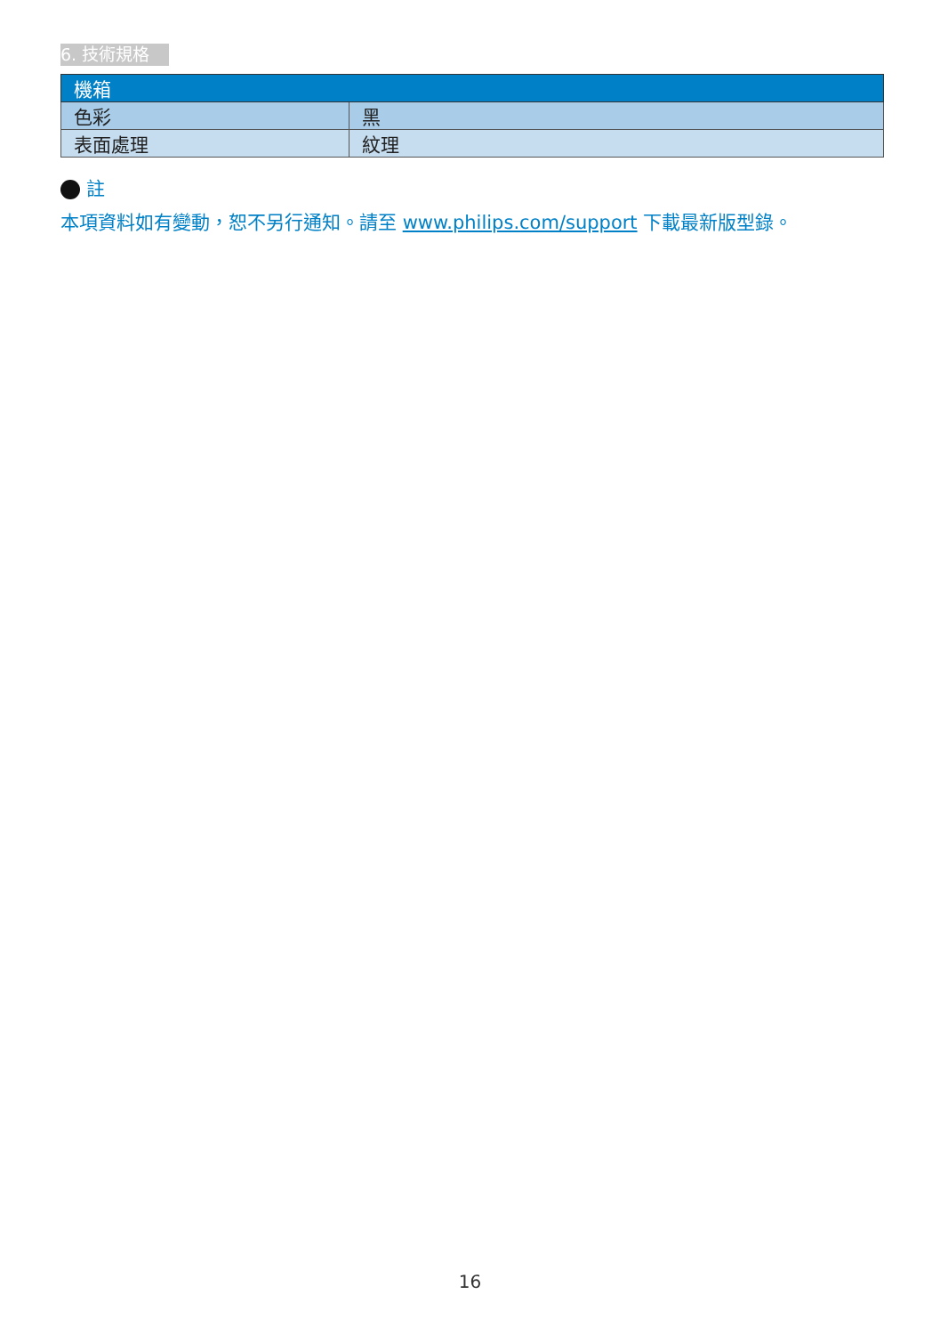6. 技術規格
| 機箱 | |
| --- | --- |
| 色彩 | 黑 |
| 表面處理 | 紋理 |
註
本項資料如有變動，恕不另行通知。請至 www.philips.com/support 下載最新版型錄。
16